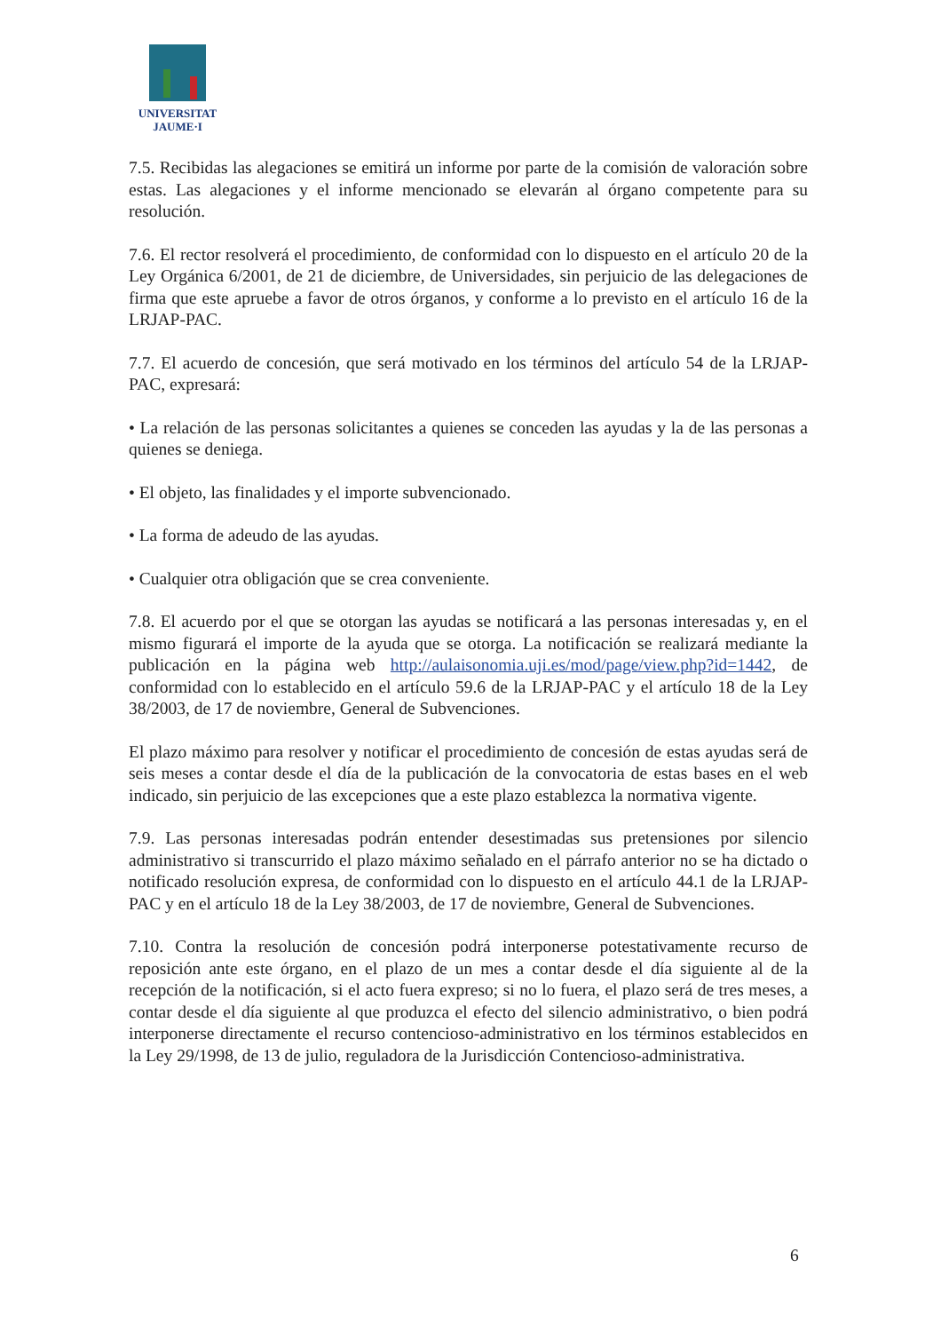UNIVERSITAT
JAUME·I
7.5. Recibidas las alegaciones se emitirá un informe por parte de la comisión de valoración sobre estas. Las alegaciones y el informe mencionado se elevarán al órgano competente para su resolución.
7.6. El rector resolverá el procedimiento, de conformidad con lo dispuesto en el artículo 20 de la Ley Orgánica 6/2001, de 21 de diciembre, de Universidades, sin perjuicio de las delegaciones de firma que este apruebe a favor de otros órganos, y conforme a lo previsto en el artículo 16 de la LRJAP-PAC.
7.7. El acuerdo de concesión, que será motivado en los términos del artículo 54 de la LRJAP-PAC, expresará:
• La relación de las personas solicitantes a quienes se conceden las ayudas y la de las personas a quienes se deniega.
• El objeto, las finalidades y el importe subvencionado.
• La forma de adeudo de las ayudas.
• Cualquier otra obligación que se crea conveniente.
7.8. El acuerdo por el que se otorgan las ayudas se notificará a las personas interesadas y, en el mismo figurará el importe de la ayuda que se otorga. La notificación se realizará mediante la publicación en la página web http://aulaisonomia.uji.es/mod/page/view.php?id=1442, de conformidad con lo establecido en el artículo 59.6 de la LRJAP-PAC y el artículo 18 de la Ley 38/2003, de 17 de noviembre, General de Subvenciones.
El plazo máximo para resolver y notificar el procedimiento de concesión de estas ayudas será de seis meses a contar desde el día de la publicación de la convocatoria de estas bases en el web indicado, sin perjuicio de las excepciones que a este plazo establezca la normativa vigente.
7.9. Las personas interesadas podrán entender desestimadas sus pretensiones por silencio administrativo si transcurrido el plazo máximo señalado en el párrafo anterior no se ha dictado o notificado resolución expresa, de conformidad con lo dispuesto en el artículo 44.1 de la LRJAP-PAC y en el artículo 18 de la Ley 38/2003, de 17 de noviembre, General de Subvenciones.
7.10. Contra la resolución de concesión podrá interponerse potestativamente recurso de reposición ante este órgano, en el plazo de un mes a contar desde el día siguiente al de la recepción de la notificación, si el acto fuera expreso; si no lo fuera, el plazo será de tres meses, a contar desde el día siguiente al que produzca el efecto del silencio administrativo, o bien podrá interponerse directamente el recurso contencioso-administrativo en los términos establecidos en la Ley 29/1998, de 13 de julio, reguladora de la Jurisdicción Contencioso-administrativa.
6